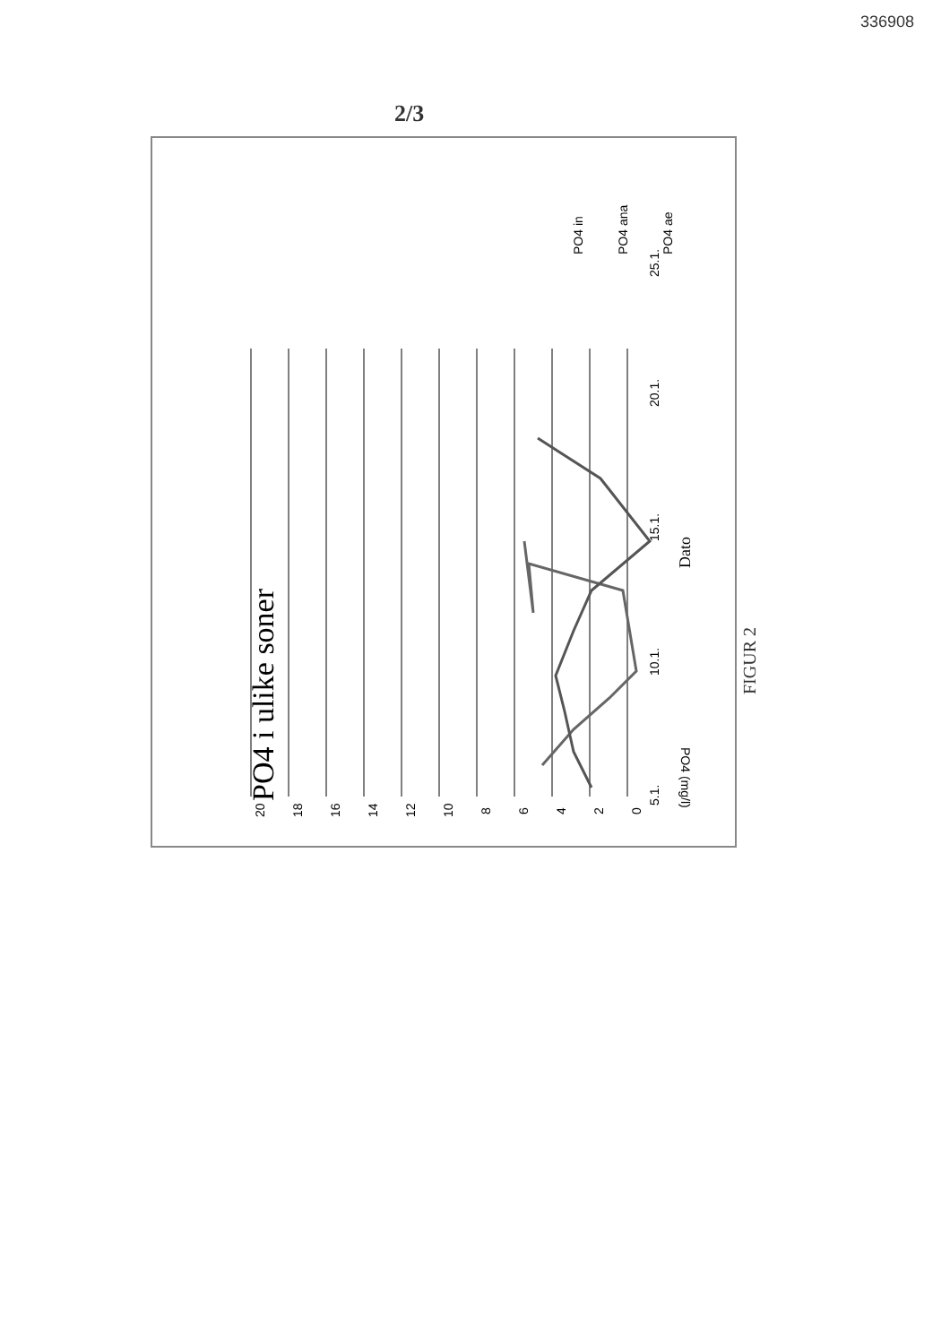336908
2/3
PO4 i ulike soner
20
18
16
14
12
10
8
6
4
2
0
5.1.
10.1.
15.1.
20.1.
25.1.
Dato
PO4 in
PO4 ana
PO4 ae
PO4 (mg/l)
FIGUR 2